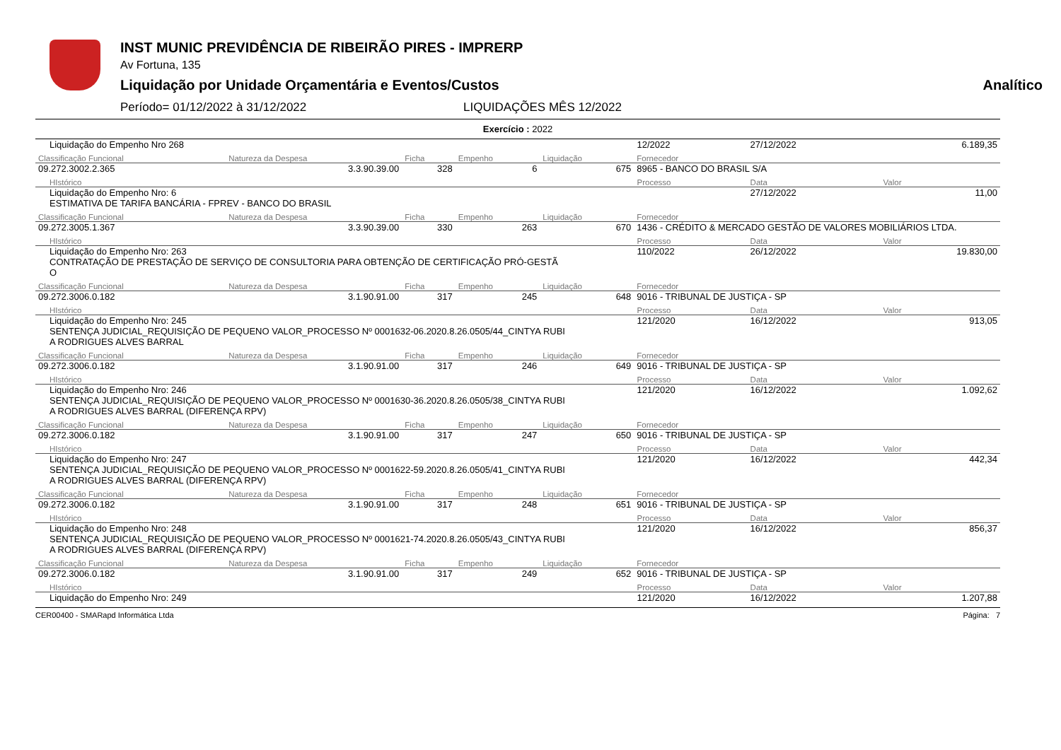INST MUNIC PREVIDÊNCIA DE RIBEIRÃO PIRES - IMPRERP
Av Fortuna, 135
Liquidação por Unidade Orçamentária e Eventos/Custos Analítico
Período= 01/12/2022 à 31/12/2022 LIQUIDAÇÕES MÊS 12/2022
Exercício : 2022
| Liquidação do Empenho Nro 268 | | | | | | 12/2022 | 27/12/2022 | 6.189,35 |
| Classificação Funcional | Natureza da Despesa | Ficha | Empenho | Liquidação | Fornecedor | | | |
| 09.272.3002.2.365 | 3.3.90.39.00 | 328 | 6 | 675 | 8965 - BANCO DO BRASIL S/A | | | |
| HIstórico | | | | | | Processo | Data | Valor |
| Liquidação do Empenho Nro: 6 ESTIMATIVA DE TARIFA BANCÁRIA - FPREV - BANCO DO BRASIL | | | | | | | 27/12/2022 | 11,00 |
| Classificação Funcional | Natureza da Despesa | Ficha | Empenho | Liquidação | Fornecedor | | | |
| 09.272.3005.1.367 | 3.3.90.39.00 | 330 | 263 | 670 | 1436 - CRÉDITO & MERCADO GESTÃO DE VALORES MOBILIÁRIOS LTDA. | | | |
| HIstórico | | | | | | Processo | Data | Valor |
| Liquidação do Empenho Nro: 263 CONTRATAÇÃO DE PRESTAÇÃO DE SERVIÇO DE CONSULTORIA PARA OBTENÇÃO DE CERTIFICAÇÃO PRÓ-GESTÃ O | | | | | | 110/2022 | 26/12/2022 | 19.830,00 |
| Classificação Funcional | Natureza da Despesa | Ficha | Empenho | Liquidação | Fornecedor | | | |
| 09.272.3006.0.182 | 3.1.90.91.00 | 317 | 245 | 648 | 9016 - TRIBUNAL DE JUSTIÇA - SP | | | |
| HIstórico | | | | | | Processo | Data | Valor |
| Liquidação do Empenho Nro: 245 SENTENÇA JUDICIAL_REQUISIÇÃO DE PEQUENO VALOR_PROCESSO Nº 0001632-06.2020.8.26.0505/44_CINTYA RUBI A RODRIGUES ALVES BARRAL | | | | | | 121/2020 | 16/12/2022 | 913,05 |
| Classificação Funcional | Natureza da Despesa | Ficha | Empenho | Liquidação | Fornecedor | | | |
| 09.272.3006.0.182 | 3.1.90.91.00 | 317 | 246 | 649 | 9016 - TRIBUNAL DE JUSTIÇA - SP | | | |
| HIstórico | | | | | | Processo | Data | Valor |
| Liquidação do Empenho Nro: 246 SENTENÇA JUDICIAL_REQUISIÇÃO DE PEQUENO VALOR_PROCESSO Nº 0001630-36.2020.8.26.0505/38_CINTYA RUBI A RODRIGUES ALVES BARRAL (DIFERENÇA RPV) | | | | | | 121/2020 | 16/12/2022 | 1.092,62 |
| Classificação Funcional | Natureza da Despesa | Ficha | Empenho | Liquidação | Fornecedor | | | |
| 09.272.3006.0.182 | 3.1.90.91.00 | 317 | 247 | 650 | 9016 - TRIBUNAL DE JUSTIÇA - SP | | | |
| HIstórico | | | | | | Processo | Data | Valor |
| Liquidação do Empenho Nro: 247 SENTENÇA JUDICIAL_REQUISIÇÃO DE PEQUENO VALOR_PROCESSO Nº 0001622-59.2020.8.26.0505/41_CINTYA RUBI A RODRIGUES ALVES BARRAL (DIFERENÇA RPV) | | | | | | 121/2020 | 16/12/2022 | 442,34 |
| Classificação Funcional | Natureza da Despesa | Ficha | Empenho | Liquidação | Fornecedor | | | |
| 09.272.3006.0.182 | 3.1.90.91.00 | 317 | 248 | 651 | 9016 - TRIBUNAL DE JUSTIÇA - SP | | | |
| HIstórico | | | | | | Processo | Data | Valor |
| Liquidação do Empenho Nro: 248 SENTENÇA JUDICIAL_REQUISIÇÃO DE PEQUENO VALOR_PROCESSO Nº 0001621-74.2020.8.26.0505/43_CINTYA RUBI A RODRIGUES ALVES BARRAL (DIFERENÇA RPV) | | | | | | 121/2020 | 16/12/2022 | 856,37 |
| Classificação Funcional | Natureza da Despesa | Ficha | Empenho | Liquidação | Fornecedor | | | |
| 09.272.3006.0.182 | 3.1.90.91.00 | 317 | 249 | 652 | 9016 - TRIBUNAL DE JUSTIÇA - SP | | | |
| HIstórico | | | | | | Processo | Data | Valor |
| Liquidação do Empenho Nro: 249 | | | | | | 121/2020 | 16/12/2022 | 1.207,88 |
CER00400 - SMARapd Informática Ltda Página: 7